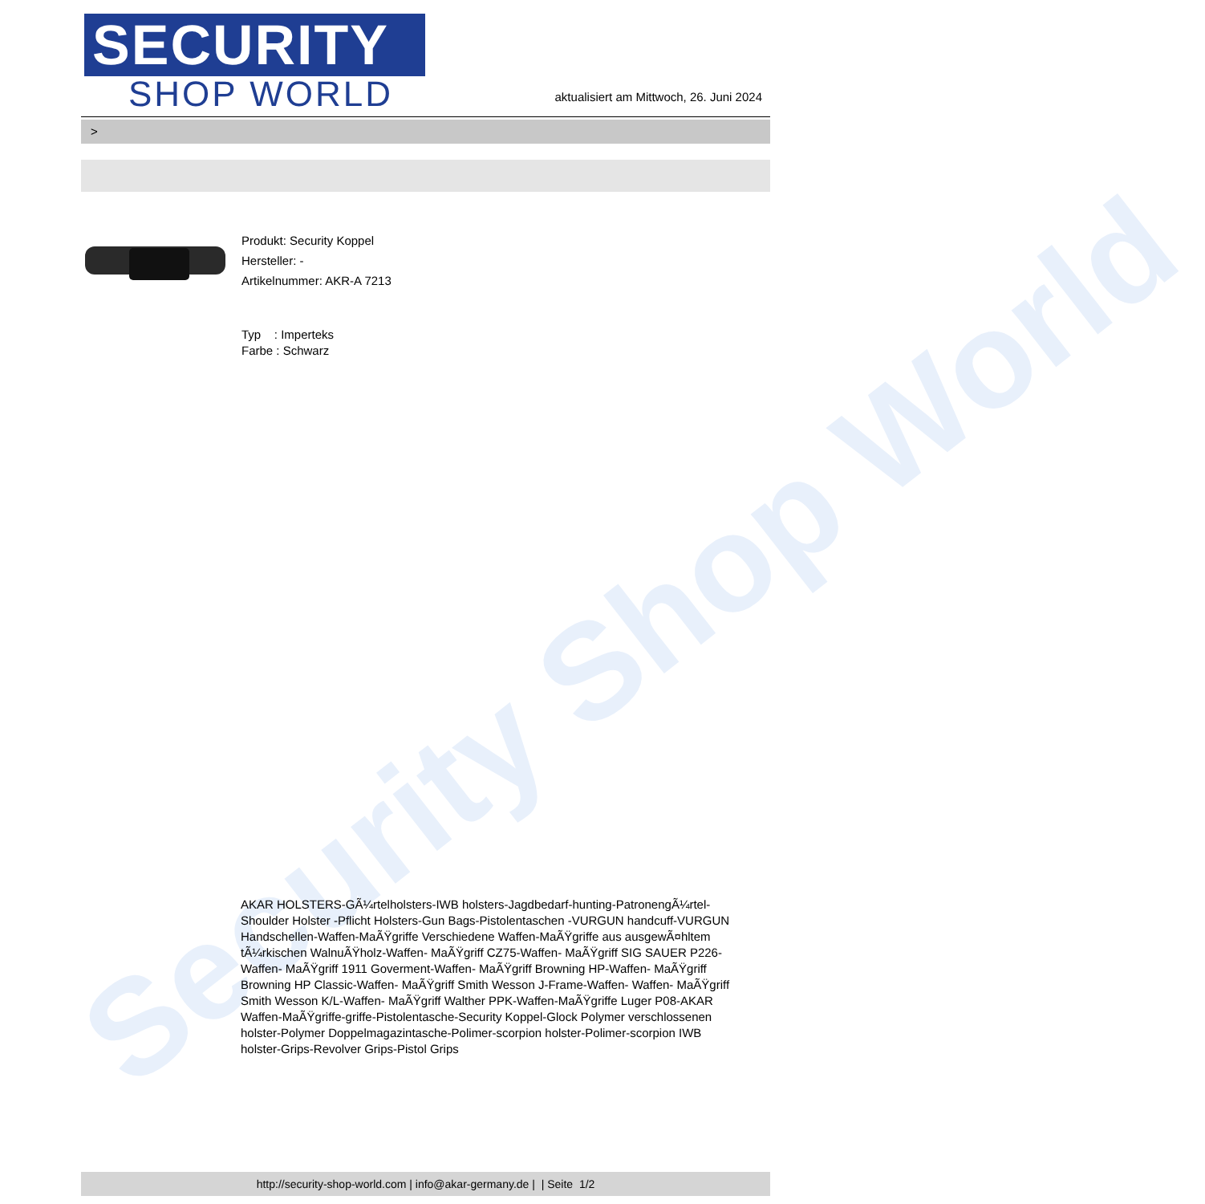Security Shop World
SECURITY
SHOP WORLD
aktualisiert am Mittwoch, 26. Juni 2024
>
Produkt: Security Koppel
Hersteller: -
Artikelnummer: AKR-A 7213
Typ : Imperteks
Farbe : Schwarz
AKAR HOLSTERS-GÃ¼rtelholsters-IWB holsters-Jagdbedarf-hunting-PatronengÃ¼rtel- Shoulder Holster -Pflicht Holsters-Gun Bags-Pistolentaschen -VURGUN handcuff-VURGUN Handschellen-Waffen-MaÃŸgriffe Verschiedene Waffen-MaÃŸgriffe aus ausgewÃ¤hltem tÃ¼rkischen WalnuÃŸholz-Waffen- MaÃŸgriff CZ75-Waffen- MaÃŸgriff SIG SAUER P226-Waffen- MaÃŸgriff 1911 Goverment-Waffen- MaÃŸgriff Browning HP-Waffen- MaÃŸgriff Browning HP Classic-Waffen- MaÃŸgriff Smith Wesson J-Frame-Waffen- Waffen- MaÃŸgriff Smith Wesson K/L-Waffen- MaÃŸgriff Walther PPK-Waffen-MaÃŸgriffe Luger P08-AKAR Waffen-MaÃŸgriffe-griffe-Pistolentasche-Security Koppel-Glock Polymer verschlossenen holster-Polymer Doppelmagazintasche-Polimer-scorpion holster-Polimer-scorpion IWB holster-Grips-Revolver Grips-Pistol Grips
http://security-shop-world.com | info@akar-germany.de | | Seite 1/2